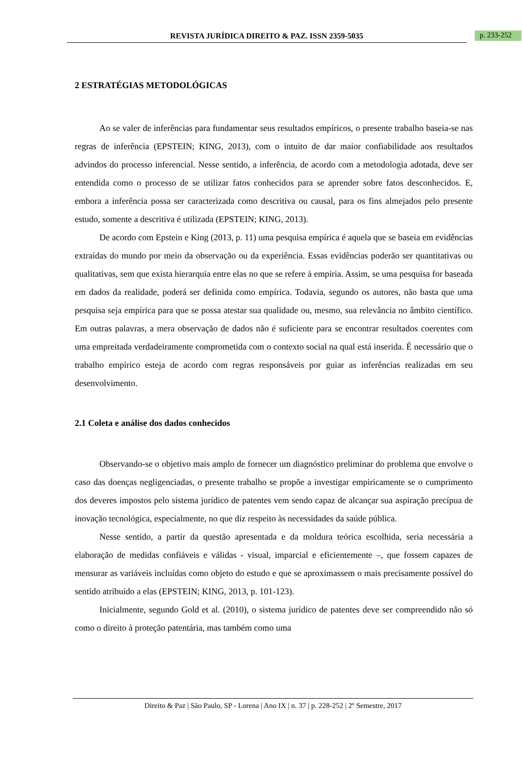REVISTA JURÍDICA DIREITO & PAZ. ISSN 2359-5035
p. 233-252
2 ESTRATÉGIAS METODOLÓGICAS
Ao se valer de inferências para fundamentar seus resultados empíricos, o presente trabalho baseia-se nas regras de inferência (EPSTEIN; KING, 2013), com o intuito de dar maior confiabilidade aos resultados advindos do processo inferencial. Nesse sentido, a inferência, de acordo com a metodologia adotada, deve ser entendida como o processo de se utilizar fatos conhecidos para se aprender sobre fatos desconhecidos. E, embora a inferência possa ser caracterizada como descritiva ou causal, para os fins almejados pelo presente estudo, somente a descritiva é utilizada (EPSTEIN; KING, 2013).
De acordo com Epstein e King (2013, p. 11) uma pesquisa empírica é aquela que se baseia em evidências extraídas do mundo por meio da observação ou da experiência. Essas evidências poderão ser quantitativas ou qualitativas, sem que exista hierarquia entre elas no que se refere à empiria. Assim, se uma pesquisa for baseada em dados da realidade, poderá ser definida como empírica. Todavia, segundo os autores, não basta que uma pesquisa seja empírica para que se possa atestar sua qualidade ou, mesmo, sua relevância no âmbito científico. Em outras palavras, a mera observação de dados não é suficiente para se encontrar resultados coerentes com uma empreitada verdadeiramente comprometida com o contexto social na qual está inserida. É necessário que o trabalho empírico esteja de acordo com regras responsáveis por guiar as inferências realizadas em seu desenvolvimento.
2.1 Coleta e análise dos dados conhecidos
Observando-se o objetivo mais amplo de fornecer um diagnóstico preliminar do problema que envolve o caso das doenças negligenciadas, o presente trabalho se propõe a investigar empiricamente se o cumprimento dos deveres impostos pelo sistema jurídico de patentes vem sendo capaz de alcançar sua aspiração precípua de inovação tecnológica, especialmente, no que diz respeito às necessidades da saúde pública.
Nesse sentido, a partir da questão apresentada e da moldura teórica escolhida, seria necessária a elaboração de medidas confiáveis e válidas - visual, imparcial e eficientemente –, que fossem capazes de mensurar as variáveis incluídas como objeto do estudo e que se aproximassem o mais precisamente possível do sentido atribuído a elas (EPSTEIN; KING, 2013, p. 101-123).
Inicialmente, segundo Gold et al. (2010), o sistema jurídico de patentes deve ser compreendido não só como o direito à proteção patentária, mas também como uma
Direito & Paz | São Paulo, SP - Lorena | Ano IX | n. 37 | p. 228-252 | 2º Semestre, 2017